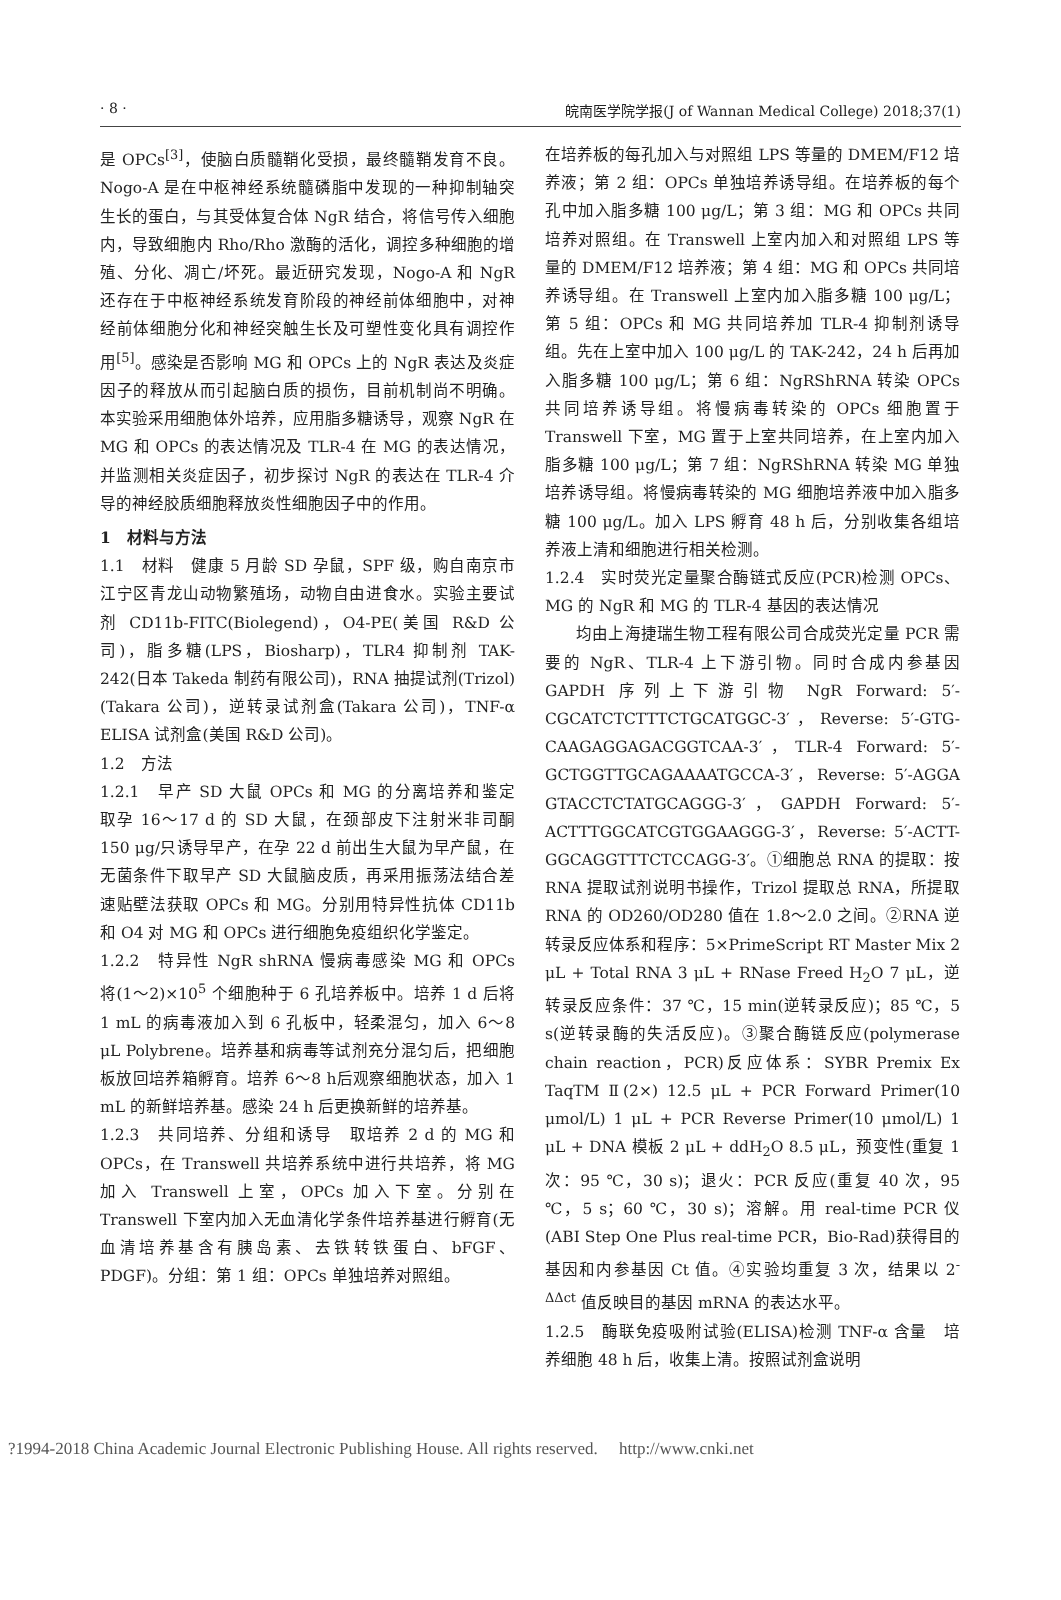· 8 · 皖南医学院学报(J of Wannan Medical College) 2018;37(1)
是 OPCs<sup>[3]</sup>，使脑白质髓鞘化受损，最终髓鞘发育不良。Nogo-A 是在中枢神经系统髓磷脂中发现的一种抑制轴突生长的蛋白，与其受体复合体 NgR 结合，将信号传入细胞内，导致细胞内 Rho/Rho 激酶的活化，调控多种细胞的增殖、分化、凋亡/坏死。最近研究发现，Nogo-A 和 NgR 还存在于中枢神经系统发育阶段的神经前体细胞中，对神经前体细胞分化和神经突触生长及可塑性变化具有调控作用<sup>[5]</sup>。感染是否影响 MG 和 OPCs 上的 NgR 表达及炎症因子的释放从而引起脑白质的损伤，目前机制尚不明确。本实验采用细胞体外培养，应用脂多糖诱导，观察 NgR 在 MG 和 OPCs 的表达情况及 TLR-4 在 MG 的表达情况，并监测相关炎症因子，初步探讨 NgR 的表达在 TLR-4 介导的神经胶质细胞释放炎性细胞因子中的作用。
1　材料与方法
1.1　材料　健康 5 月龄 SD 孕鼠，SPF 级，购自南京市江宁区青龙山动物繁殖场，动物自由进食水。实验主要试剂 CD11b-FITC(Biolegend)，O4-PE(美国 R&D 公司)，脂多糖(LPS，Biosharp)，TLR4 抑制剂 TAK-242(日本 Takeda 制药有限公司)，RNA 抽提试剂(Trizol)(Takara 公司)，逆转录试剂盒(Takara 公司)，TNF-α ELISA 试剂盒(美国 R&D 公司)。
1.2　方法
1.2.1　早产 SD 大鼠 OPCs 和 MG 的分离培养和鉴定　取孕 16～17 d 的 SD 大鼠，在颈部皮下注射米非司酮 150 μg/只诱导早产，在孕 22 d 前出生大鼠为早产鼠，在无菌条件下取早产 SD 大鼠脑皮质，再采用振荡法结合差速贴壁法获取 OPCs 和 MG。分别用特异性抗体 CD11b 和 O4 对 MG 和 OPCs 进行细胞免疫组织化学鉴定。
1.2.2　特异性 NgR shRNA 慢病毒感染 MG 和 OPCs　将(1～2)×10<sup>5</sup> 个细胞种于 6 孔培养板中。培养 1 d 后将 1 mL 的病毒液加入到 6 孔板中，轻柔混匀，加入 6～8 μL Polybrene。培养基和病毒等试剂充分混匀后，把细胞板放回培养箱孵育。培养 6～8 h后观察细胞状态，加入 1 mL 的新鲜培养基。感染 24 h 后更换新鲜的培养基。
1.2.3　共同培养、分组和诱导　取培养 2 d 的 MG 和 OPCs，在 Transwell 共培养系统中进行共培养，将 MG 加入 Transwell 上室，OPCs 加入下室。分别在 Transwell 下室内加入无血清化学条件培养基进行孵育(无血清培养基含有胰岛素、去铁转铁蛋白、bFGF、PDGF)。分组：第 1 组：OPCs 单独培养对照组。
在培养板的每孔加入与对照组 LPS 等量的 DMEM/F12 培养液；第 2 组：OPCs 单独培养诱导组。在培养板的每个孔中加入脂多糖 100 μg/L；第 3 组：MG 和 OPCs 共同培养对照组。在 Transwell 上室内加入和对照组 LPS 等量的 DMEM/F12 培养液；第 4 组：MG 和 OPCs 共同培养诱导组。在 Transwell 上室内加入脂多糖 100 μg/L；第 5 组：OPCs 和 MG 共同培养加 TLR-4 抑制剂诱导组。先在上室中加入 100 μg/L 的 TAK-242，24 h 后再加入脂多糖 100 μg/L；第 6 组：NgRShRNA 转染 OPCs 共同培养诱导组。将慢病毒转染的 OPCs 细胞置于 Transwell 下室，MG 置于上室共同培养，在上室内加入脂多糖 100 μg/L；第 7 组：NgRShRNA 转染 MG 单独培养诱导组。将慢病毒转染的 MG 细胞培养液中加入脂多糖 100 μg/L。加入 LPS 孵育 48 h 后，分别收集各组培养液上清和细胞进行相关检测。
1.2.4　实时荧光定量聚合酶链式反应(PCR)检测 OPCs、MG 的 NgR 和 MG 的 TLR-4 基因的表达情况
均由上海捷瑞生物工程有限公司合成荧光定量 PCR 需要的 NgR、TLR-4 上下游引物。同时合成内参基因 GAPDH 序列上下游引物 NgR Forward: 5′-CGCATCTCTTTCTGCATGGC-3′，Reverse: 5′-GTG-CAAGAGGAGACGGTCAA-3′，TLR-4 Forward: 5′-GCTGGTTGCAGAAAATGCCA-3′，Reverse: 5′-AGGA GTACCTCTATGCAGGG-3′，GAPDH Forward: 5′-ACTTTGGCATCGTGGAAGGG-3′，Reverse: 5′-ACTT-GGCAGGTTTCTCCAGG-3′。①细胞总 RNA 的提取：按 RNA 提取试剂说明书操作，Trizol 提取总 RNA，所提取 RNA 的 OD260/OD280 值在 1.8～2.0 之间。②RNA 逆转录反应体系和程序：5×PrimeScript RT Master Mix 2 μL + Total RNA 3 μL + RNase Freed H<sub>2</sub>O 7 μL，逆转录反应条件：37 ℃，15 min(逆转录反应)；85 ℃，5 s(逆转录酶的失活反应)。③聚合酶链反应(polymerase chain reaction，PCR)反应体系：SYBR Premix Ex TaqTM Ⅱ(2×) 12.5 μL + PCR Forward Primer(10 μmol/L) 1 μL + PCR Reverse Primer(10 μmol/L) 1 μL + DNA 模板 2 μL + ddH<sub>2</sub>O 8.5 μL，预变性(重复 1 次：95 ℃，30 s)；退火：PCR 反应(重复 40 次，95 ℃，5 s；60 ℃，30 s)；溶解。用 real-time PCR 仪(ABI Step One Plus real-time PCR，Bio-Rad)获得目的基因和内参基因 Ct 值。④实验均重复 3 次，结果以 2<sup>-ΔΔct</sup> 值反映目的基因 mRNA 的表达水平。
1.2.5　酶联免疫吸附试验(ELISA)检测 TNF-α 含量　培养细胞 48 h 后，收集上清。按照试剂盒说明
?1994-2018 China Academic Journal Electronic Publishing House. All rights reserved.　 http://www.cnki.net